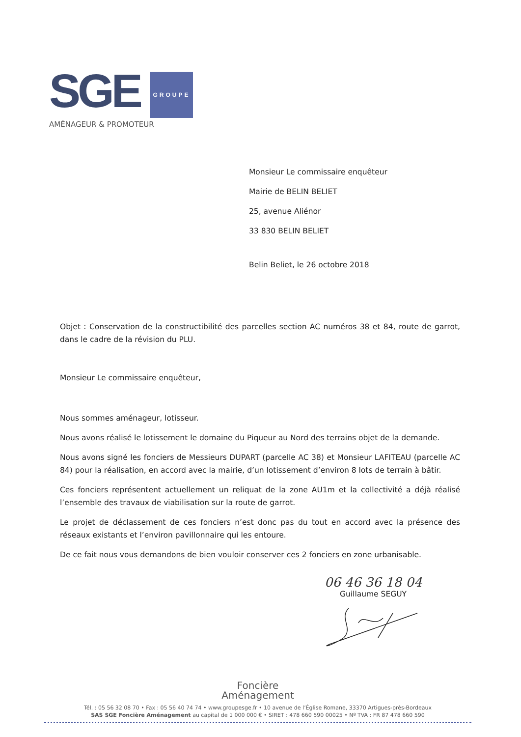SGE GROUPE
AMÉNAGEUR & PROMOTEUR
Monsieur Le commissaire enquêteur
Mairie de BELIN BELIET
25, avenue Aliénor
33 830 BELIN BELIET
Belin Beliet, le 26 octobre 2018
Objet : Conservation de la constructibilité des parcelles section AC numéros 38 et 84, route de garrot, dans le cadre de la révision du PLU.
Monsieur Le commissaire enquêteur,
Nous sommes aménageur, lotisseur.
Nous avons réalisé le lotissement le domaine du Piqueur au Nord des terrains objet de la demande.
Nous avons signé les fonciers de Messieurs DUPART (parcelle AC 38) et Monsieur LAFITEAU (parcelle AC 84) pour la réalisation, en accord avec la mairie, d’un lotissement d’environ 8 lots de terrain à bâtir.
Ces fonciers représentent actuellement un reliquat de la zone AU1m et la collectivité a déjà réalisé l’ensemble des travaux de viabilisation sur la route de garrot.
Le projet de déclassement de ces fonciers n’est donc pas du tout en accord avec la présence des réseaux existants et l’environ pavillonnaire qui les entoure.
De ce fait nous vous demandons de bien vouloir conserver ces 2 fonciers en zone urbanisable.
06 46 36 18 04
Guillaume SEGUY
Foncière
Aménagement
Tél. : 05 56 32 08 70 • Fax : 05 56 40 74 74 • www.groupesge.fr • 10 avenue de l’Église Romane, 33370 Artigues-près-Bordeaux
SAS SGE Foncière Aménagement au capital de 1 000 000 € • SIRET : 478 660 590 00025 • Nº TVA : FR 87 478 660 590